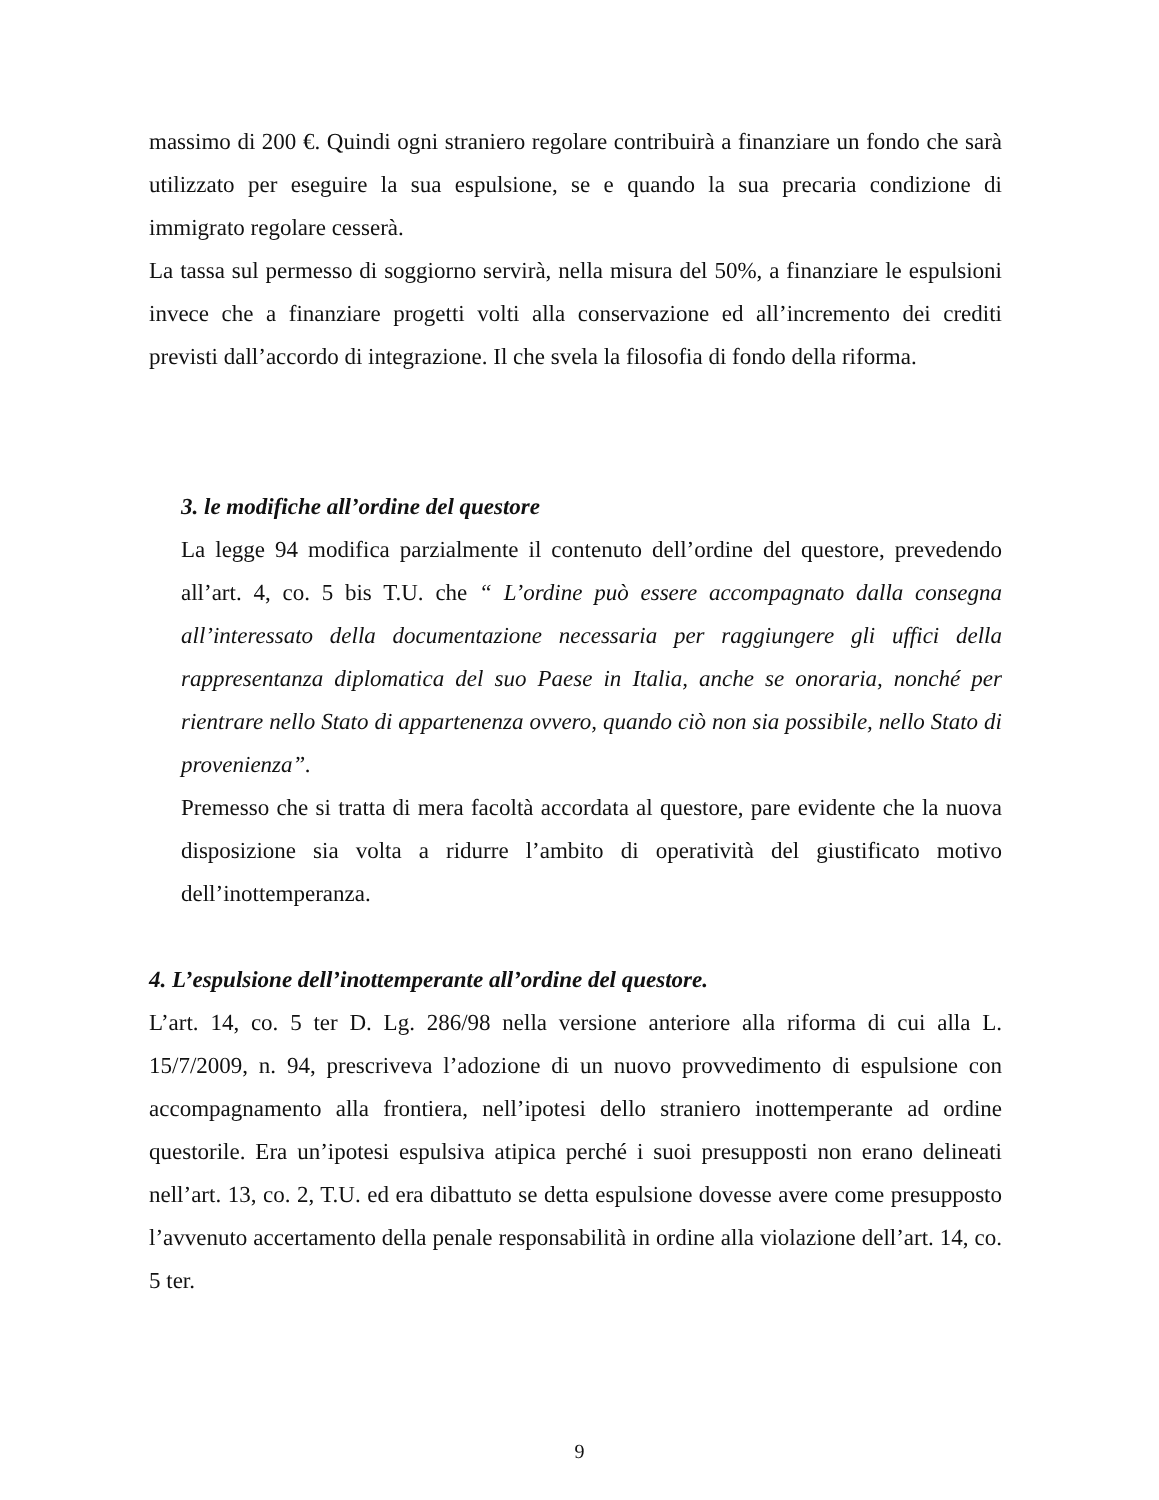massimo di 200 €. Quindi ogni straniero regolare contribuirà a finanziare un fondo che sarà utilizzato per eseguire la sua espulsione, se e quando la sua precaria condizione di immigrato regolare cesserà.
La tassa sul permesso di soggiorno servirà, nella misura del 50%, a finanziare le espulsioni invece che a finanziare progetti volti alla conservazione ed all’incremento dei crediti previsti dall’accordo di integrazione. Il che svela la filosofia di fondo della riforma.
3. le modifiche all’ordine del questore
La legge 94 modifica parzialmente il contenuto dell’ordine del questore, prevedendo all’art. 4, co. 5 bis T.U. che “ L’ordine può essere accompagnato dalla consegna all’interessato della documentazione necessaria per raggiungere gli uffici della rappresentanza diplomatica del suo Paese in Italia, anche se onoraria, nonché per rientrare nello Stato di appartenenza ovvero, quando ciò non sia possibile, nello Stato di provenienza”.
Premesso che si tratta di mera facoltà accordata al questore, pare evidente che la nuova disposizione sia volta a ridurre l’ambito di operatività del giustificato motivo dell’inottemperanza.
4. L’espulsione dell’inottemperante all’ordine del questore.
L’art. 14, co. 5 ter D. Lg. 286/98 nella versione anteriore alla riforma di cui alla L. 15/7/2009, n. 94, prescriveva l’adozione di un nuovo provvedimento di espulsione con accompagnamento alla frontiera, nell’ipotesi dello straniero inottemperante ad ordine questorile. Era un’ipotesi espulsiva atipica perché i suoi presupposti non erano delineati nell’art. 13, co. 2, T.U. ed era dibattuto se detta espulsione dovesse avere come presupposto l’avvenuto accertamento della penale responsabilità in ordine alla violazione dell’art. 14, co. 5 ter.
9